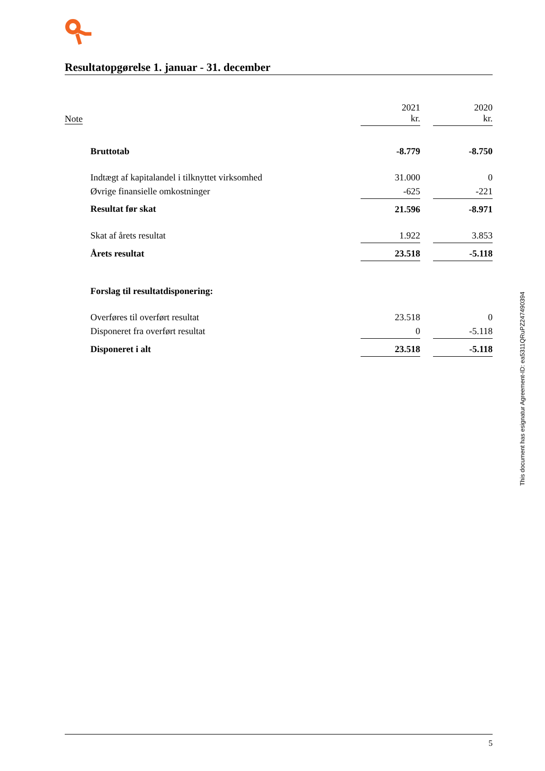Resultatopgørelse 1. januar - 31. december
| Note | | 2021 kr. | | 2020 kr. |
| | Bruttotab | -8.779 | | -8.750 |
| | Indtægt af kapitalandel i tilknyttet virksomhed | 31.000 | | 0 |
| | Øvrige finansielle omkostninger | -625 | | -221 |
| | Resultat før skat | 21.596 | | -8.971 |
| | Skat af årets resultat | 1.922 | | 3.853 |
| | Årets resultat | 23.518 | | -5.118 |
| | Forslag til resultatdisponering: | | | |
| | Overføres til overført resultat | 23.518 | | 0 |
| | Disponeret fra overført resultat | 0 | | -5.118 |
| | Disponeret i alt | 23.518 | | -5.118 |
This document has esignatur Agreement-ID: ea5311QRuPZ247490394
5